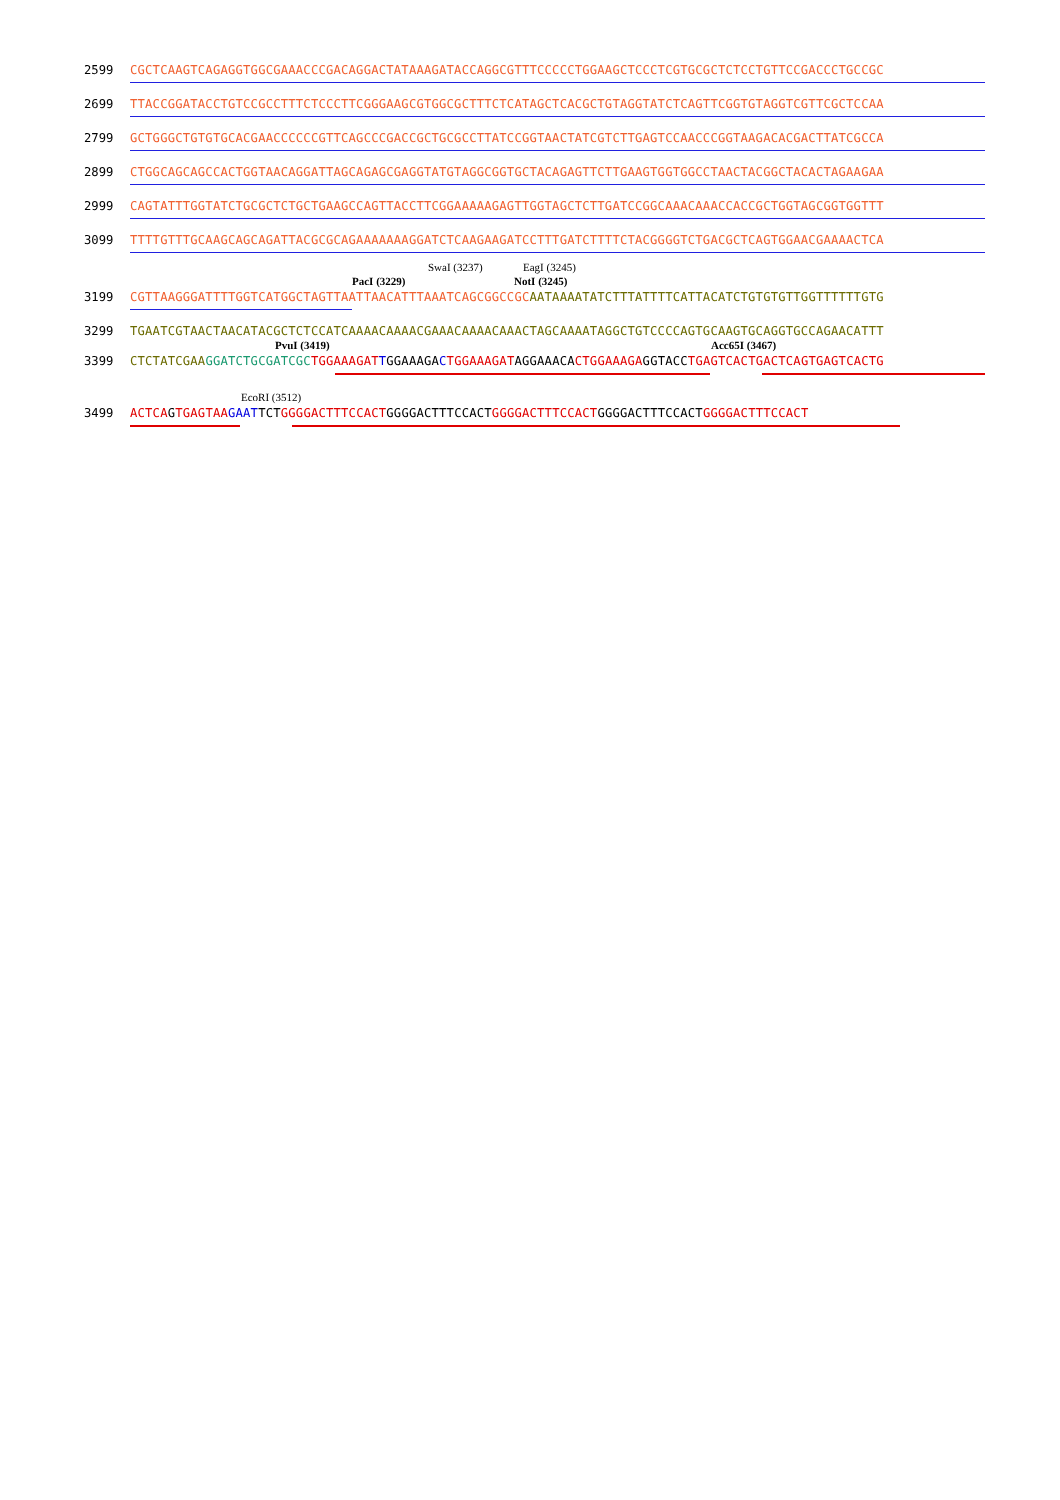2599 CGCTCAAGTCAGAGGTGGCGAAACCCGACAGGACTATAAAGATACCAGGCGTTTCCCCCTGGAAGCTCCCTCGTGCGCTCTCCTGTTCCGACCCTGCCGC
2699 TTACCGGATACCTGTCCGCCTTTCTCCCTTCGGGAAGCGTGGCGCTTTCTCATAGCTCACGCTGTAGGTATCTCAGTTCGGTGTAGGTCGTTCGCTCCAA
2799 GCTGGGCTGTGTGCACGAACCCCCCGTTCAGCCCGACCGCTGCGCCTTATCCGGTAACTATCGTCTTGAGTCCAACCCGGTAAGACACGACTTATCGCCA
2899 CTGGCAGCAGCCACTGGTAACAGGATTAGCAGAGCGAGGTATGTAGGCGGTGCTACAGAGTTCTTGAAGTGGTGGCCTAACTACGGCTACACTAGAAGAA
2999 CAGTATTTGGTATCTGCGCTCTGCTGAAGCCAGTTACCTTCGGAAAAAGAGTTGGTAGCTCTTGATCCGGCAAACAAACCACCGCTGGTAGCGGTGGTTT
3099 TTTTGTTTGCAAGCAGCAGATTACGCGCAGAAAAAAAGGATCTCAAGAAGATCCTTTGATCTTTTCTACGGGGTCTGACGCTCAGTGGAACGAAAACTCA
SwaI (3237) EagI (3245)
PacI (3229) NotI (3245)
3199 CGTTAAGGGATTTTGGTCATGGCTAGTTAATTAACATTTAAATCAGCGGCCGC AATAAAATATCTTTATTTTCATTACATCTGTGTGTTGGTTTTTTGTG
3299 TGAATCGTAACTAACATACGCTCTCCATCAAAACAAAACGAAACAAAACAAACTAGCAAAATAGGCTGTCCCCAGTGCAAGTGCAGGTGCCAGAACATTT
PvuI (3419) Acc65I (3467)
3399 CTCTATCGAA GGATCTGCGATCGC TGGAAAGAT TGGAAAGA CTGGAAAGAT AGGAAACA CTGGAAAGA GGTACC TGAGTCACTGACTCAGTGAGTCACTG
EcoRI (3512)
3499 ACTCA GTGAGTAA GAAT TCT GGGGACTTTCCACT GGGGACTTTCCACT GGGGACTTTCCACT GGGGACTTTCCACT GGGGACTTTCCACT